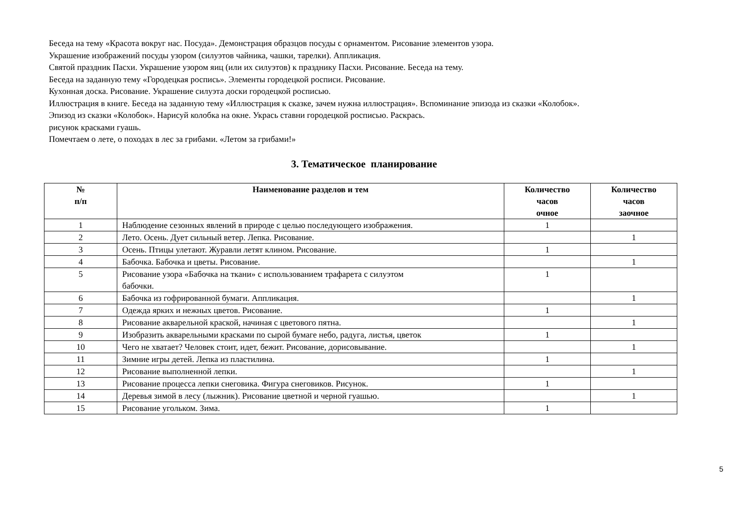Беседа на тему «Красота вокруг нас. Посуда». Демонстрация образцов посуды с орнаментом. Рисование элементов узора.
Украшение изображений посуды узором (силуэтов чайника, чашки, тарелки). Аппликация.
Святой праздник Пасхи. Украшение узором яиц (или их силуэтов) к празднику Пасхи. Рисование. Беседа на тему.
Беседа на заданную тему «Городецкая роспись». Элементы городецкой росписи. Рисование.
Кухонная доска. Рисование. Украшение силуэта доски городецкой росписью.
Иллюстрация в книге. Беседа на заданную тему «Иллюстрация к сказке, зачем нужна иллюстрация». Вспоминание эпизода из сказки «Колобок».
Эпизод из сказки «Колобок». Нарисуй колобка на окне. Укрась ставни городецкой росписью. Раскрась.
рисунок красками гуашь.
Помечтаем о лете, о походах в лес за грибами. «Летом за грибами!»
3. Тематическое планирование
| № п/п | Наименование разделов и тем | Количество часов очное | Количество часов заочное |
| --- | --- | --- | --- |
| 1 | Наблюдение сезонных явлений в природе с целью последующего изображения. | 1 | |
| 2 | Лето. Осень. Дует сильный ветер. Лепка. Рисование. | | 1 |
| 3 | Осень. Птицы улетают. Журавли летят клином. Рисование. | 1 | |
| 4 | Бабочка. Бабочка и цветы. Рисование. | | 1 |
| 5 | Рисование узора «Бабочка на ткани» с использованием трафарета с силуэтом бабочки. | 1 | |
| 6 | Бабочка из гофрированной бумаги. Аппликация. | | 1 |
| 7 | Одежда ярких и нежных цветов. Рисование. | 1 | |
| 8 | Рисование акварельной краской, начиная с цветового пятна. | | 1 |
| 9 | Изобразить акварельными красками по сырой бумаге небо, радуга, листья, цветок | 1 | |
| 10 | Чего не хватает? Человек стоит, идет, бежит. Рисование, дорисовывание. | | 1 |
| 11 | Зимние игры детей. Лепка из пластилина. | 1 | |
| 12 | Рисование выполненной лепки. | | 1 |
| 13 | Рисование процесса лепки снеговика. Фигура снеговиков. Рисунок. | 1 | |
| 14 | Деревья зимой в лесу (лыжник). Рисование цветной и черной гуашью. | | 1 |
| 15 | Рисование угольком. Зима. | 1 | |
5